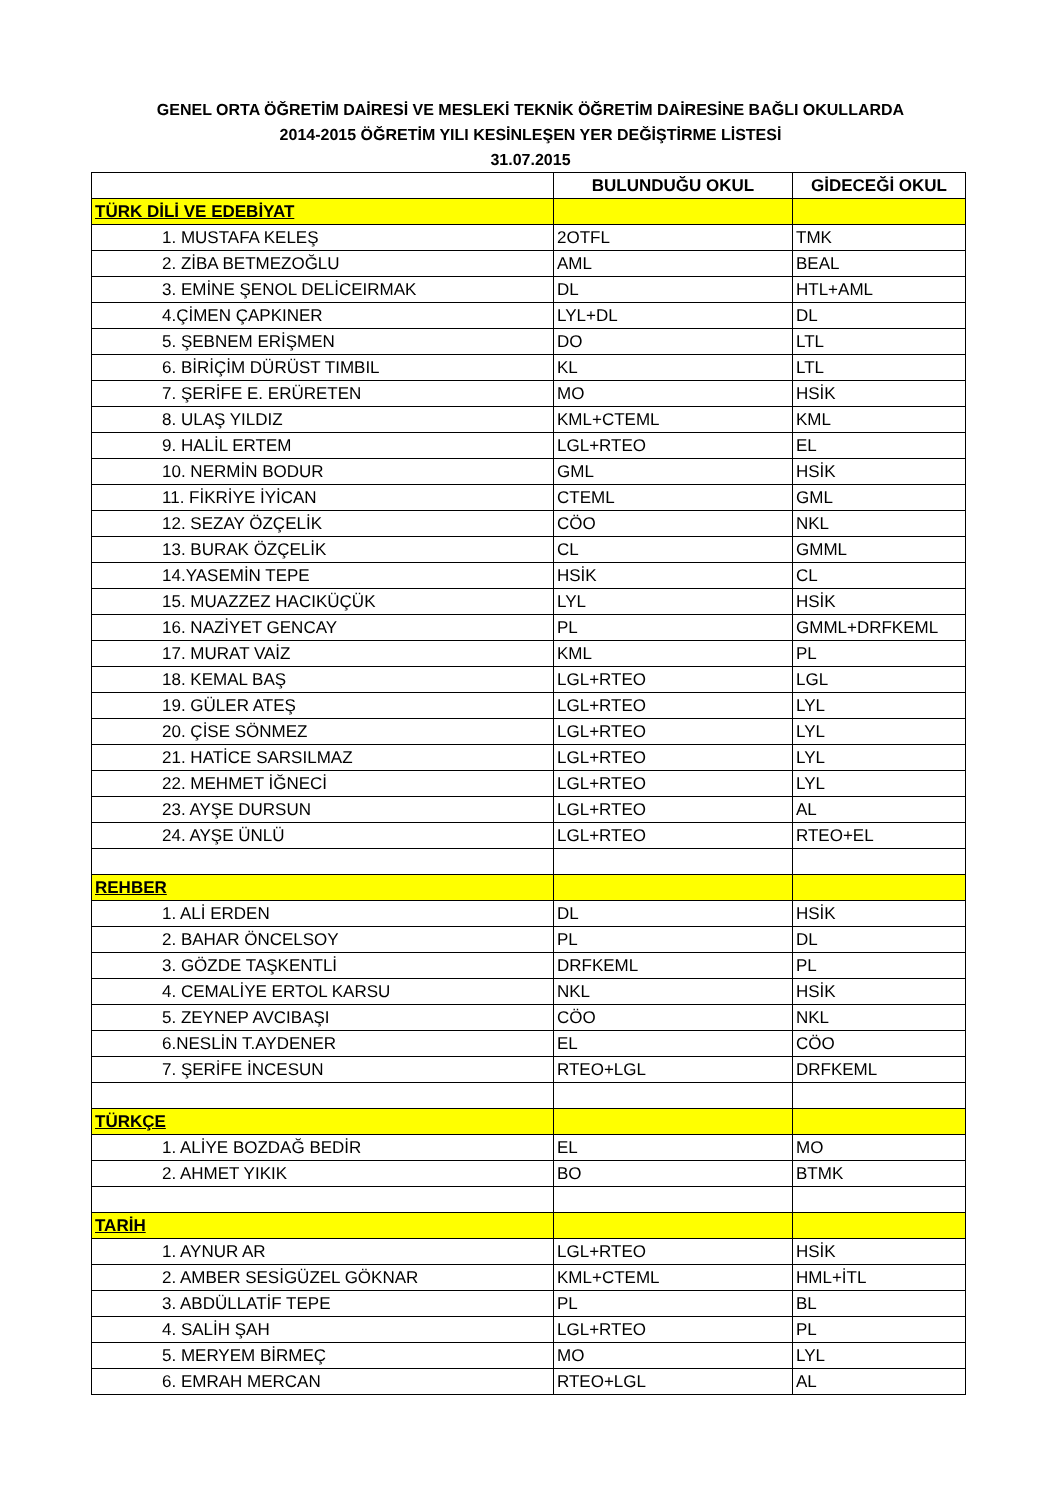GENEL ORTA ÖĞRETİM DAİRESİ VE MESLEKİ TEKNİK ÖĞRETİM DAİRESİNE BAĞLI OKULLARDA
2014-2015 ÖĞRETİM YILI KESİNLEŞEN YER DEĞİŞTİRME LİSTESİ
31.07.2015
| | BULUNDUĞU OKUL | GİDECEĞİ OKUL |
| --- | --- | --- |
| TÜRK DİLİ VE EDEBİYAT | | |
| 1. MUSTAFA KELEŞ | 2OTFL | TMK |
| 2. ZİBA BETMEZOĞLU | AML | BEAL |
| 3. EMİNE ŞENOL DELİCEIRMAK | DL | HTL+AML |
| 4.ÇİMEN ÇAPKINER | LYL+DL | DL |
| 5. ŞEBNEM ERİŞMEN | DO | LTL |
| 6. BİRİÇİM DÜRÜST TIMBIL | KL | LTL |
| 7. ŞERİFE E. ERÜRETEN | MO | HSİK |
| 8. ULAŞ YILDIZ | KML+CTEML | KML |
| 9. HALİL ERTEM | LGL+RTEO | EL |
| 10. NERMİN BODUR | GML | HSİK |
| 11. FİKRİYE İYİCAN | CTEML | GML |
| 12. SEZAY ÖZÇELİK | CÖO | NKL |
| 13. BURAK ÖZÇELİK | CL | GMML |
| 14.YASEMİN TEPE | HSİK | CL |
| 15. MUAZZEZ HACIKÜÇÜK | LYL | HSİK |
| 16. NAZİYET GENCAY | PL | GMML+DRFKEML |
| 17. MURAT VAİZ | KML | PL |
| 18. KEMAL BAŞ | LGL+RTEO | LGL |
| 19. GÜLER ATEŞ | LGL+RTEO | LYL |
| 20. ÇİSE SÖNMEZ | LGL+RTEO | LYL |
| 21. HATİCE SARSILMAZ | LGL+RTEO | LYL |
| 22. MEHMET İĞNECİ | LGL+RTEO | LYL |
| 23. AYŞE DURSUN | LGL+RTEO | AL |
| 24. AYŞE ÜNLÜ | LGL+RTEO | RTEO+EL |
| REHBER | | |
| 1. ALİ ERDEN | DL | HSİK |
| 2. BAHAR ÖNCELSOY | PL | DL |
| 3. GÖZDE TAŞKENTLİ | DRFKEML | PL |
| 4. CEMALİYE ERTOL KARSU | NKL | HSİK |
| 5. ZEYNEP AVCIBAŞI | CÖO | NKL |
| 6.NESLİN T.AYDENER | EL | CÖO |
| 7. ŞERİFE İNCESUN | RTEO+LGL | DRFKEML |
| TÜRKÇE | | |
| 1. ALİYE BOZDAĞ BEDİR | EL | MO |
| 2. AHMET YIKIK | BO | BTMK |
| TARİH | | |
| 1. AYNUR AR | LGL+RTEO | HSİK |
| 2. AMBER SESİGÜZEL GÖKNAR | KML+CTEML | HML+İTL |
| 3. ABDÜLLATİF TEPE | PL | BL |
| 4. SALİH ŞAH | LGL+RTEO | PL |
| 5. MERYEM BİRMEÇ | MO | LYL |
| 6. EMRAH MERCAN | RTEO+LGL | AL |